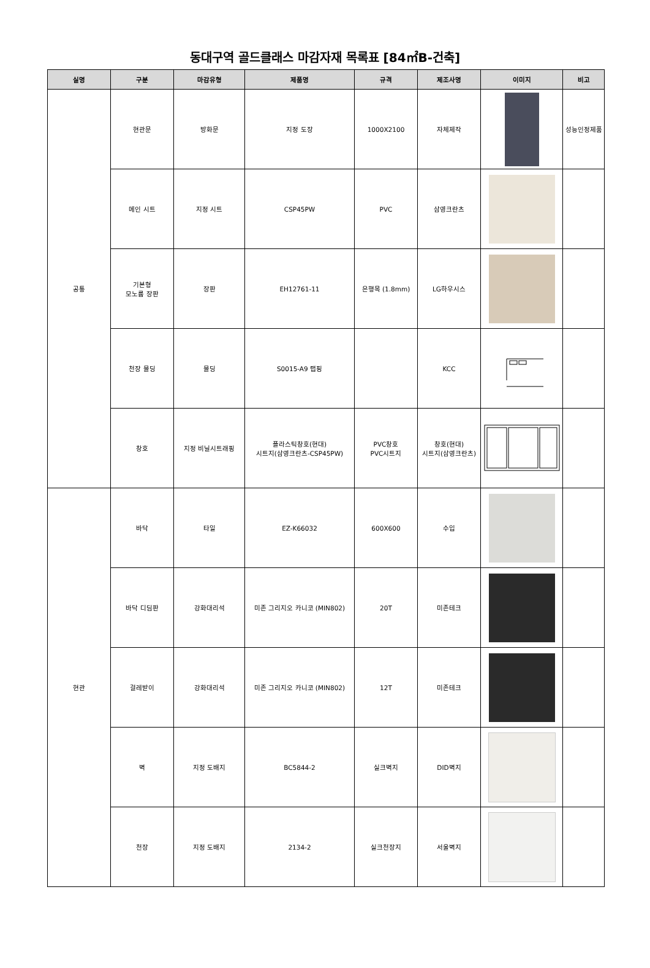동대구역 골드클래스 마감자재 목록표 [84㎡B-건축]
| 실명 | 구분 | 마감유형 | 제품명 | 규격 | 제조사명 | 이미지 | 비고 |
| --- | --- | --- | --- | --- | --- | --- | --- |
| 공통 | 현관문 | 방화문 | 지정 도장 | 1000X2100 | 자체제작 | | 성능인정제품 |
| | 메인 시트 | 지정 시트 | CSP45PW | PVC | 삼영크란츠 | | |
| | 기본형 모노륨 장판 | 장판 | EH12761-11 | 은행목 (1.8mm) | LG하우시스 | | |
| | 천장 몰딩 | 몰딩 | S0015-A9 랩핑 | | KCC | | |
| | 창호 | 지정 비닐시트래핑 | 플라스틱창호(현대) 시트지(삼영크란츠-CSP45PW) | PVC창호 PVC시트지 | 창호(현대) 시트지(삼영크란츠) | | |
| 현관 | 바닥 | 타일 | EZ-K66032 | 600X600 | 수입 | | |
| | 바닥 디딤판 | 강화대리석 | 미존 그리지오 카니코 (MIN802) | 20T | 미존테크 | | |
| | 걸레받이 | 강화대리석 | 미존 그리지오 카니코 (MIN802) | 12T | 미존테크 | | |
| | 벽 | 지정 도배지 | BC5844-2 | 실크벽지 | DID벽지 | | |
| | 천장 | 지정 도배지 | 2134-2 | 실크천장지 | 서울벽지 | | |